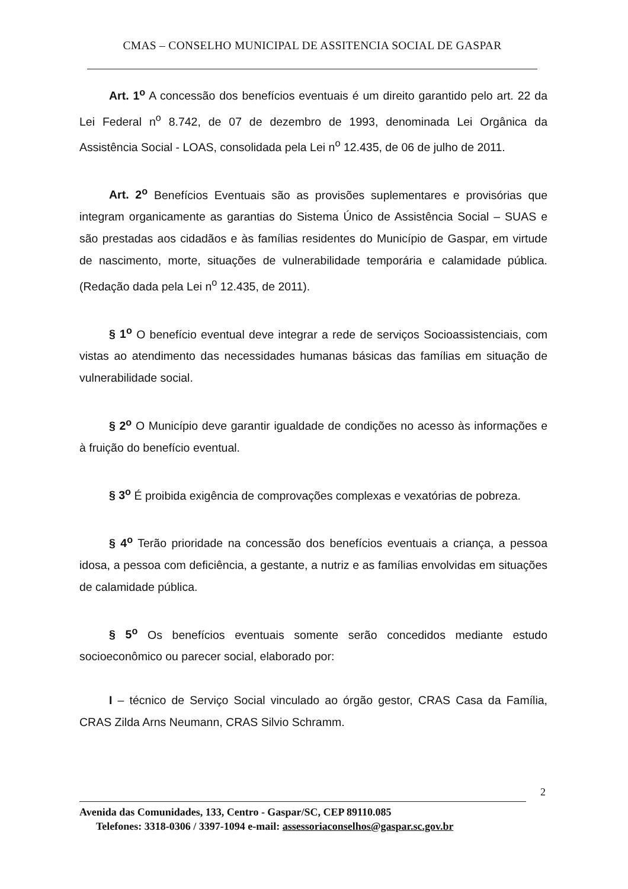CMAS – CONSELHO MUNICIPAL DE ASSITENCIA SOCIAL DE GASPAR
Art. 1<sup>o</sup> A concessão dos benefícios eventuais é um direito garantido pelo art. 22 da Lei Federal n<sup>o</sup> 8.742, de 07 de dezembro de 1993, denominada Lei Orgânica da Assistência Social - LOAS, consolidada pela Lei n<sup>o</sup> 12.435, de 06 de julho de 2011.
Art. 2<sup>o</sup> Benefícios Eventuais são as provisões suplementares e provisórias que integram organicamente as garantias do Sistema Único de Assistência Social – SUAS e são prestadas aos cidadãos e às famílias residentes do Município de Gaspar, em virtude de nascimento, morte, situações de vulnerabilidade temporária e calamidade pública. (Redação dada pela Lei n<sup>o</sup> 12.435, de 2011).
§ 1<sup>o</sup> O benefício eventual deve integrar a rede de serviços Socioassistenciais, com vistas ao atendimento das necessidades humanas básicas das famílias em situação de vulnerabilidade social.
§ 2<sup>o</sup> O Município deve garantir igualdade de condições no acesso às informações e à fruição do benefício eventual.
§ 3<sup>o</sup> É proibida exigência de comprovações complexas e vexatórias de pobreza.
§ 4<sup>o</sup> Terão prioridade na concessão dos benefícios eventuais a criança, a pessoa idosa, a pessoa com deficiência, a gestante, a nutriz e as famílias envolvidas em situações de calamidade pública.
§ 5<sup>o</sup> Os benefícios eventuais somente serão concedidos mediante estudo socioeconômico ou parecer social, elaborado por:
I – técnico de Serviço Social vinculado ao órgão gestor, CRAS Casa da Família, CRAS Zilda Arns Neumann, CRAS Silvio Schramm.
2
Avenida das Comunidades, 133, Centro - Gaspar/SC, CEP 89110.085
Telefones: 3318-0306 / 3397-1094 e-mail: assessoriaconselhos@gaspar.sc.gov.br